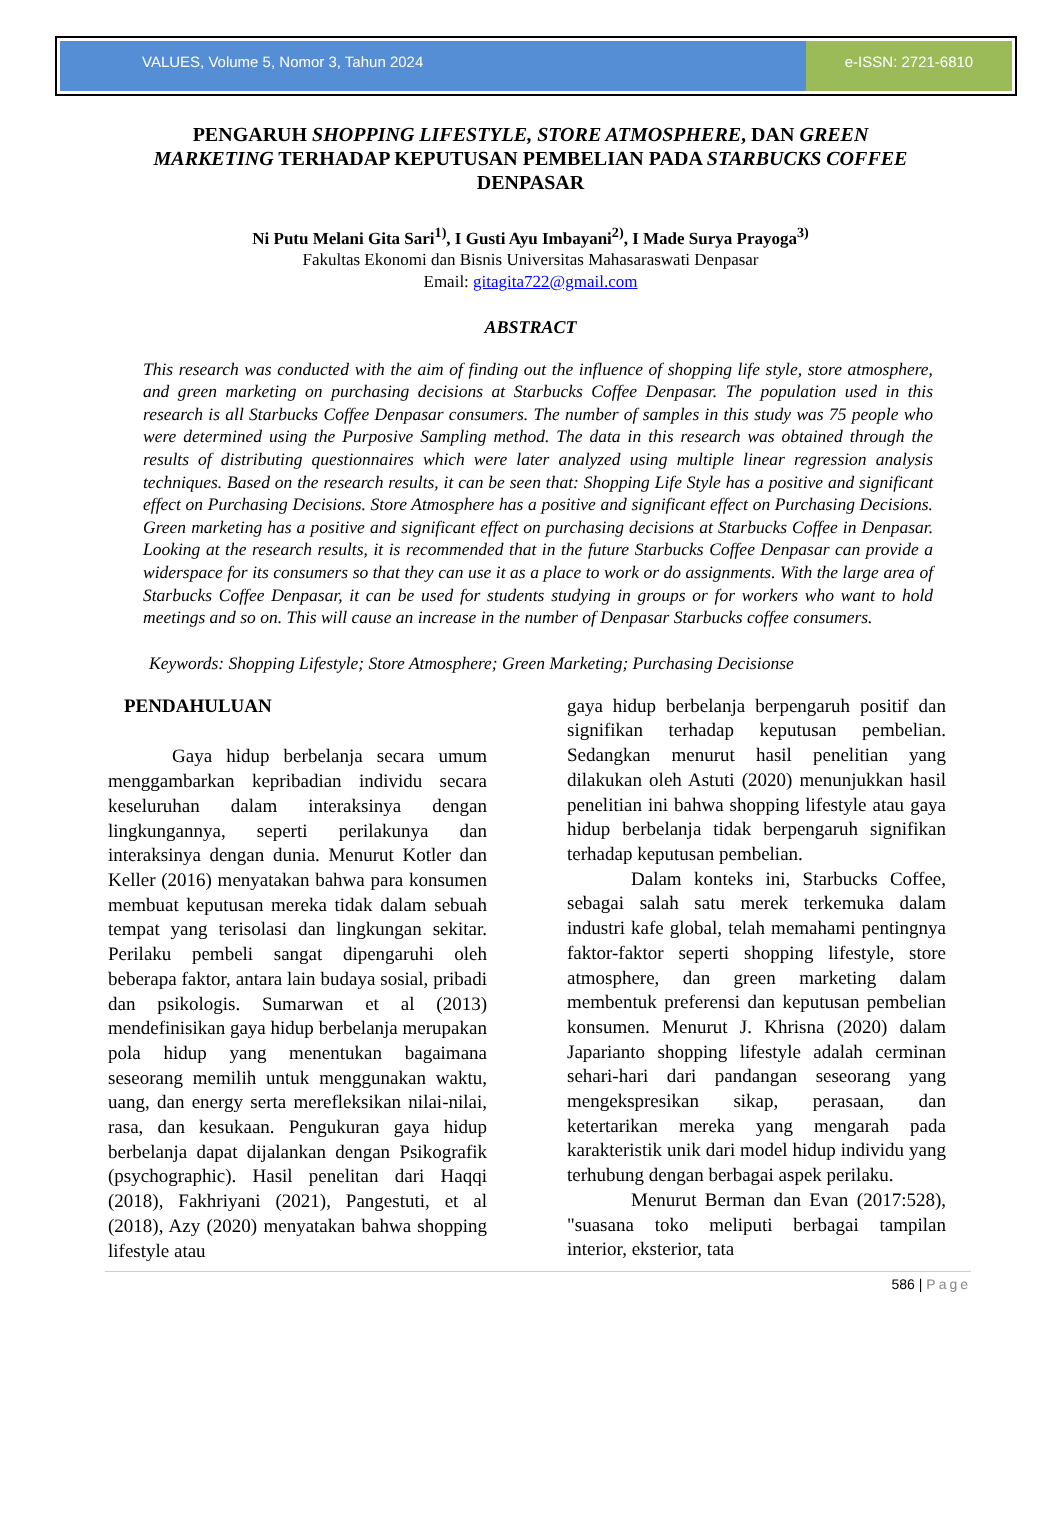VALUES, Volume 5, Nomor 3, Tahun 2024
e-ISSN: 2721-6810
PENGARUH SHOPPING LIFESTYLE, STORE ATMOSPHERE, DAN GREEN MARKETING TERHADAP KEPUTUSAN PEMBELIAN PADA STARBUCKS COFFEE DENPASAR
Ni Putu Melani Gita Sari<sup>1)</sup>, I Gusti Ayu Imbayani<sup>2)</sup>, I Made Surya Prayoga<sup>3)</sup>
Fakultas Ekonomi dan Bisnis Universitas Mahasaraswati Denpasar
Email: gitagita722@gmail.com
ABSTRACT
This research was conducted with the aim of finding out the influence of shopping life style, store atmosphere, and green marketing on purchasing decisions at Starbucks Coffee Denpasar. The population used in this research is all Starbucks Coffee Denpasar consumers. The number of samples in this study was 75 people who were determined using the Purposive Sampling method. The data in this research was obtained through the results of distributing questionnaires which were later analyzed using multiple linear regression analysis techniques. Based on the research results, it can be seen that: Shopping Life Style has a positive and significant effect on Purchasing Decisions. Store Atmosphere has a positive and significant effect on Purchasing Decisions. Green marketing has a positive and significant effect on purchasing decisions at Starbucks Coffee in Denpasar. Looking at the research results, it is recommended that in the future Starbucks Coffee Denpasar can provide a widerspace for its consumers so that they can use it as a place to work or do assignments. With the large area of Starbucks Coffee Denpasar, it can be used for students studying in groups or for workers who want to hold meetings and so on. This will cause an increase in the number of Denpasar Starbucks coffee consumers.
Keywords: Shopping Lifestyle; Store Atmosphere; Green Marketing; Purchasing Decisionse
PENDAHULUAN
Gaya hidup berbelanja secara umum menggambarkan kepribadian individu secara keseluruhan dalam interaksinya dengan lingkungannya, seperti perilakunya dan interaksinya dengan dunia. Menurut Kotler dan Keller (2016) menyatakan bahwa para konsumen membuat keputusan mereka tidak dalam sebuah tempat yang terisolasi dan lingkungan sekitar. Perilaku pembeli sangat dipengaruhi oleh beberapa faktor, antara lain budaya sosial, pribadi dan psikologis. Sumarwan et al (2013) mendefinisikan gaya hidup berbelanja merupakan pola hidup yang menentukan bagaimana seseorang memilih untuk menggunakan waktu, uang, dan energy serta merefleksikan nilai-nilai, rasa, dan kesukaan. Pengukuran gaya hidup berbelanja dapat dijalankan dengan Psikografik (psychographic). Hasil penelitan dari Haqqi (2018), Fakhriyani (2021), Pangestuti, et al (2018), Azy (2020) menyatakan bahwa shopping lifestyle atau
gaya hidup berbelanja berpengaruh positif dan signifikan terhadap keputusan pembelian. Sedangkan menurut hasil penelitian yang dilakukan oleh Astuti (2020) menunjukkan hasil penelitian ini bahwa shopping lifestyle atau gaya hidup berbelanja tidak berpengaruh signifikan terhadap keputusan pembelian.
Dalam konteks ini, Starbucks Coffee, sebagai salah satu merek terkemuka dalam industri kafe global, telah memahami pentingnya faktor-faktor seperti shopping lifestyle, store atmosphere, dan green marketing dalam membentuk preferensi dan keputusan pembelian konsumen. Menurut J. Khrisna (2020) dalam Japarianto shopping lifestyle adalah cerminan sehari-hari dari pandangan seseorang yang mengekspresikan sikap, perasaan, dan ketertarikan mereka yang mengarah pada karakteristik unik dari model hidup individu yang terhubung dengan berbagai aspek perilaku.
Menurut Berman dan Evan (2017:528), "suasana toko meliputi berbagai tampilan interior, eksterior, tata
586 | Page